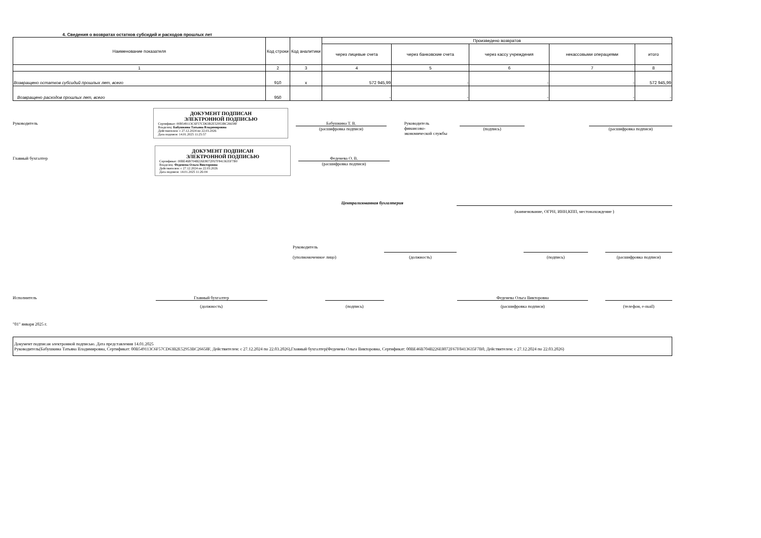4. Сведения о возвратах остатков субсидий и расходов прошлых лет
| Наименование показателя | Код строки | Код аналитики | Произведено возвратов | | | | |
| --- | --- | --- | --- | --- | --- | --- | --- |
| | | | через лицевые счета | через банковские счета | через кассу учреждения | некассовыми операциями | итого |
| 1 | 2 | 3 | 4 | 5 | 6 | 7 | 8 |
| Возвращено остатков субсидий прошлых лет, всего | 910 | x | 572 945,99 | - | - | - | 572 945,99 |
| Возвращено расходов прошлых лет, всего | 950 | | - | - | - | - | - |
Руководитель
ДОКУМЕНТ ПОДПИСАН
ЭЛЕКТРОННОЙ ПОДПИСЬЮ
Сертификат: 00B549113C6F57CD63B2E52953BC26658F
Владелец: Бабушкина Татьяна Владимировна
Действителен: с 27.12.2024 по 22.03.2026
Дата подписи: 14.01.2025 11:25:57
Бабушкина Т. В.
(расшифровка подписи)
Руководитель
финансово-
экономической службы
(подпись) (расшифровка подписи)
Главный бухгалтер
ДОКУМЕНТ ПОДПИСАН
ЭЛЕКТРОННОЙ ПОДПИСЬЮ
Сертификат: 00BE46B704B226E8072F67F8413635F7B0
Владелец: Федене­ва Ольга Викторовна
Действителен: с 27.12.2024 по 22.03.2026
Дата подписи: 14.01.2025 11:26:04
Федене­ва О. В.
(расшифровка подписи)
Централизованная бухгалтерия
(наименование, ОГРН, ИНН,КПП, местонахождение )
Руководитель
(уполномоченное лицо)
(должность) (подпись) (расшифровка подписи)
Исполнитель Главный бухгалтер
(должность)
(подпись)
Федене­ва Ольга Викторовна
(расшифровка подписи)
(телефон, e-mail)
"01" января 2025 г.
Документ подписан электронной подписью. Дата представления 14.01.2025
Руководитель(Бабушкина Татьяна Владимировна, Сертификат: 00B549113C6F57CD63B2E52953BC26658F, Действителен: с 27.12.2024 по 22.03.2026),Главный бухгалтер(Федене­ва Ольга Викторовна, Сертификат: 00BE46B704B226E8072F67F8413635F7B0, Действителен: с 27.12.2024 по 22.03.2026)